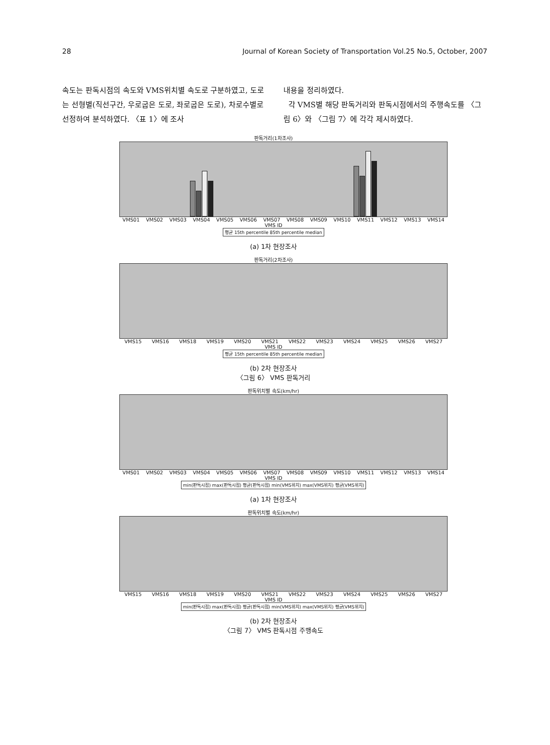28 Journal of Korean Society of Transportation Vol.25 No.5, October, 2007
속도는 판독시점의 속도와 VMS위치별 속도로 구분하였고, 도로는 선형별(직선구간, 우로굽은 도로, 좌로굽은 도로), 차로수별로 선정하여 분석하였다. 〈표 1〉에 조사
내용을 정리하였다.
각 VMS별 해당 판독거리와 판독시점에서의 주행속도를 〈그림 6〉와 〈그림 7〉에 각각 제시하였다.
판독거리(1차조사)
VMS01 VMS02 VMS03 VMS04 VMS05 VMS06 VMS07 VMS08 VMS09 VMS10 VMS11 VMS12 VMS13 VMS14
VMS ID
평균 15th percentile 85th percentile median
(a) 1차 현장조사
판독거리(2차조사)
VMS15 VMS16 VMS18 VMS19 VMS20 VMS21 VMS22 VMS23 VMS24 VMS25 VMS26 VMS27
VMS ID
평균 15th percentile 85th percentile median
(b) 2차 현장조사
〈그림 6〉 VMS 판독거리
판독위치별 속도(km/hr)
VMS01 VMS02 VMS03 VMS04 VMS05 VMS06 VMS07 VMS08 VMS09 VMS10 VMS11 VMS12 VMS13 VMS14
VMS ID
min(판독시점) max(판독시점) 평균(판독시점) min(VMS위치) max(VMS위치) 평균(VMS위치)
(a) 1차 현장조사
판독위치별 속도(km/hr)
VMS15 VMS16 VMS18 VMS19 VMS20 VMS21 VMS22 VMS23 VMS24 VMS25 VMS26 VMS27
VMS ID
min(판독시점) max(판독시점) 평균(판독시점) min(VMS위치) max(VMS위치) 평균(VMS위치)
(b) 2차 현장조사
〈그림 7〉 VMS 판독시점 주행속도